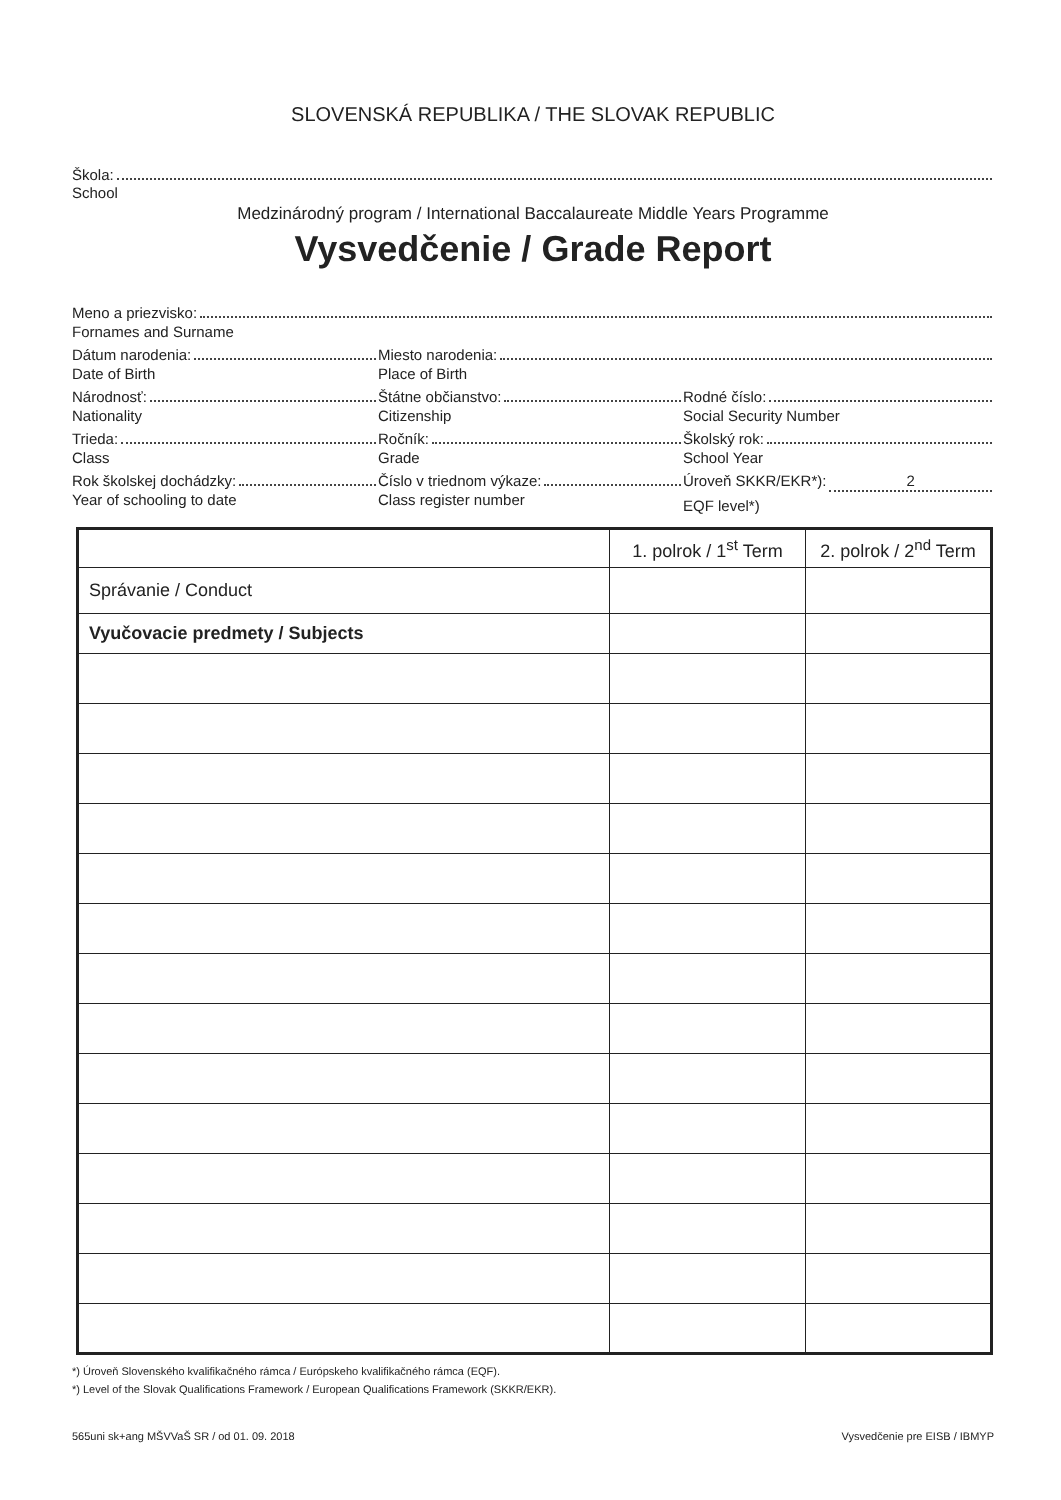SLOVENSKÁ REPUBLIKA / THE SLOVAK REPUBLIC
Škola:
School
Medzinárodný program / International Baccalaureate Middle Years Programme
Vysvedčenie / Grade Report
Meno a priezvisko:
Fornames and Surname
Dátum narodenia:
Date of Birth
Miesto narodenia:
Place of Birth
Národnosť:
Nationality
Štátne občianstvo:
Citizenship
Rodné číslo:
Social Security Number
Trieda:
Class
Ročník:
Grade
Školský rok:
School Year
Rok školskej dochádzky:
Year of schooling to date
Číslo v triednom výkaze:
Class register number
Úroveň SKKR/EKR*): 2
EQF level*)
| | 1. polrok / 1<sup>st</sup> Term | 2. polrok / 2<sup>nd</sup> Term |
| --- | --- | --- |
| Správanie / Conduct | | |
| Vyučovacie predmety / Subjects | | |
*) Úroveň Slovenského kvalifikačného rámca / Európskeho kvalifikačného rámca (EQF).
*) Level of the Slovak Qualifications Framework / European Qualifications Framework (SKKR/EKR).
565uni sk+ang MŠVVaŠ SR / od 01. 09. 2018 Vysvedčenie pre EISB / IBMYP